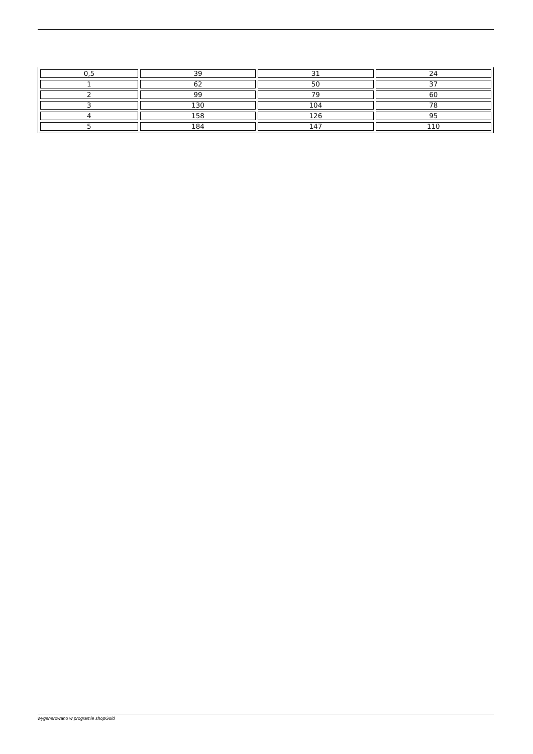| 0,5 | 39 | 31 | 24 |
| 1 | 62 | 50 | 37 |
| 2 | 99 | 79 | 60 |
| 3 | 130 | 104 | 78 |
| 4 | 158 | 126 | 95 |
| 5 | 184 | 147 | 110 |
wygenerowano w programie shopGold